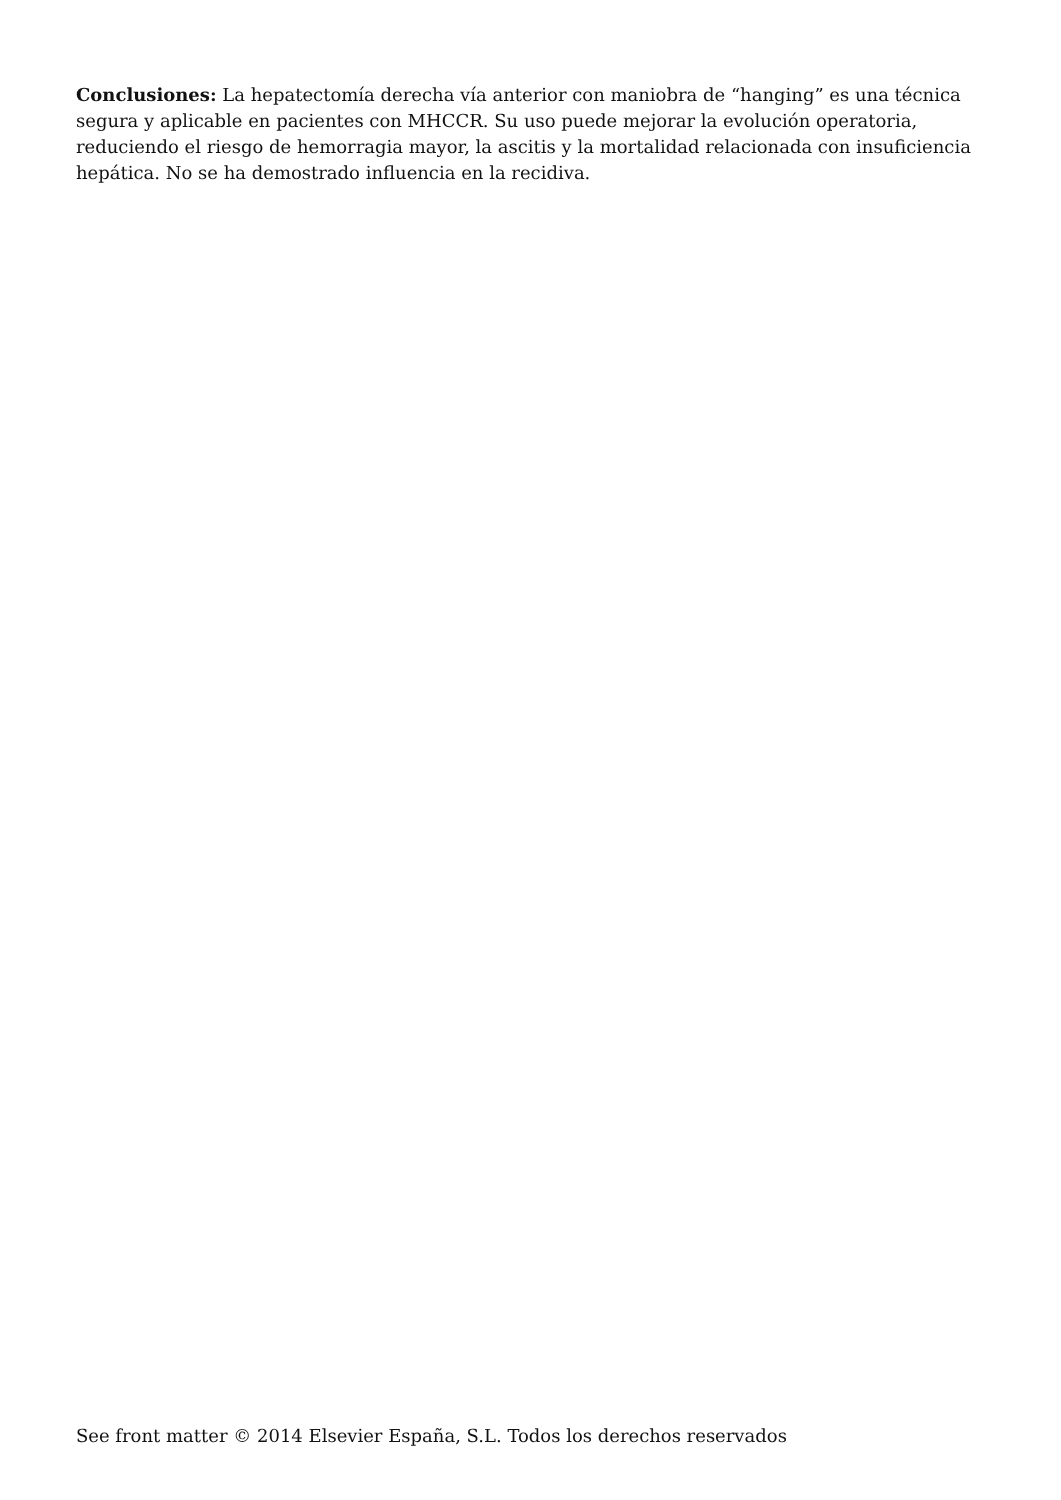Conclusiones: La hepatectomía derecha vía anterior con maniobra de “hanging” es una técnica segura y aplicable en pacientes con MHCCR. Su uso puede mejorar la evolución operatoria, reduciendo el riesgo de hemorragia mayor, la ascitis y la mortalidad relacionada con insuficiencia hepática. No se ha demostrado influencia en la recidiva.
See front matter © 2014 Elsevier España, S.L. Todos los derechos reservados